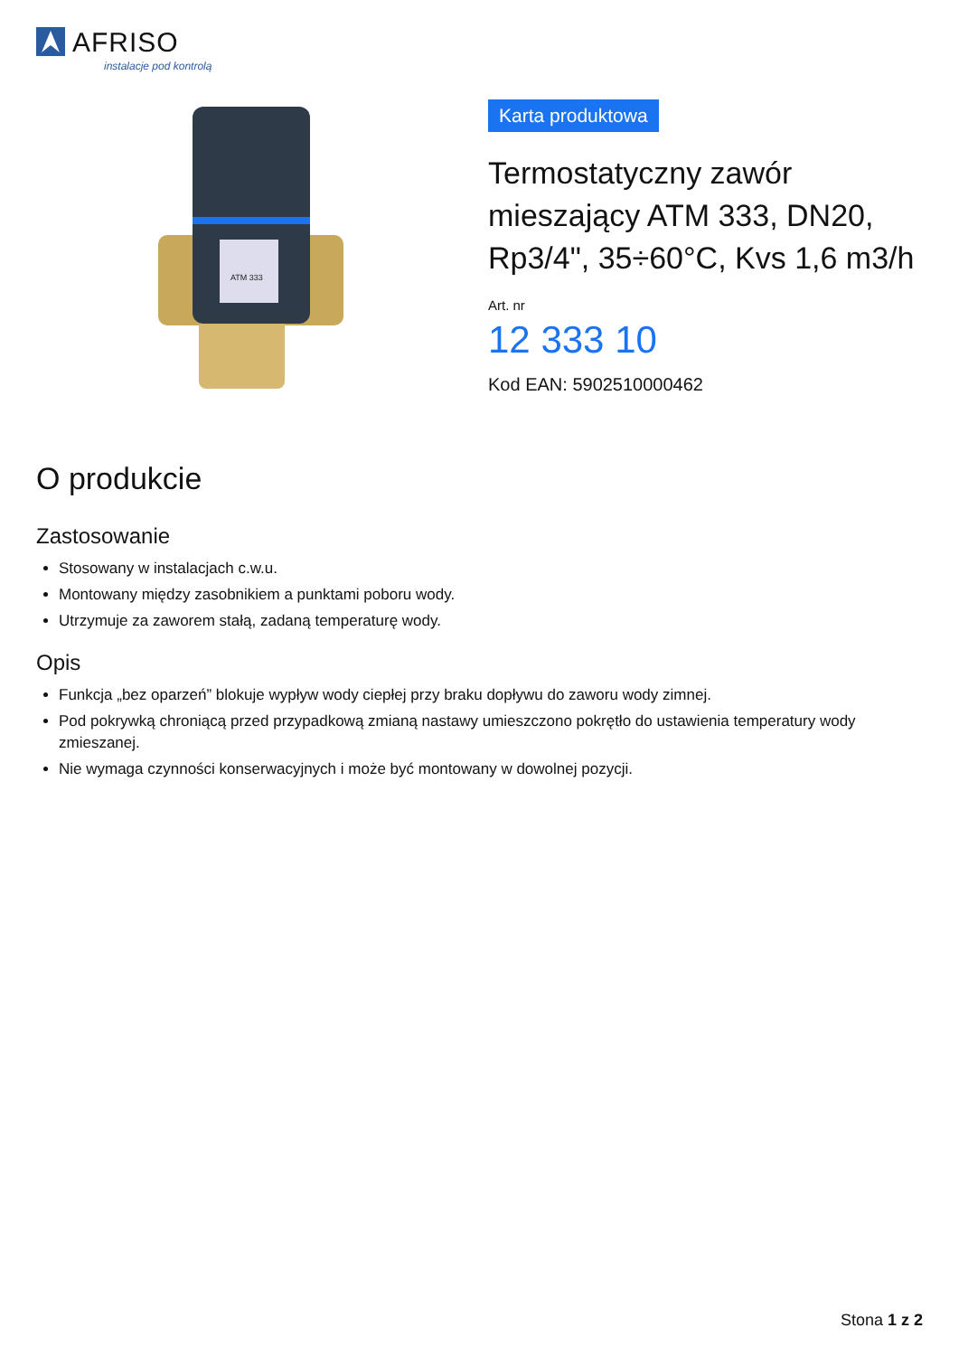AFRISO
instalacje pod kontrolą
ATM 333
Karta produktowa
Termostatyczny zawór mieszający ATM 333, DN20, Rp3/4", 35÷60°C, Kvs 1,6 m3/h
Art. nr
12 333 10
Kod EAN: 5902510000462
O produkcie
Zastosowanie
Stosowany w instalacjach c.w.u.
Montowany między zasobnikiem a punktami poboru wody.
Utrzymuje za zaworem stałą, zadaną temperaturę wody.
Opis
Funkcja „bez oparzeń” blokuje wypływ wody ciepłej przy braku dopływu do zaworu wody zimnej.
Pod pokrywką chroniącą przed przypadkową zmianą nastawy umieszczono pokrętło do ustawienia temperatury wody zmieszanej.
Nie wymaga czynności konserwacyjnych i może być montowany w dowolnej pozycji.
Stona 1 z 2